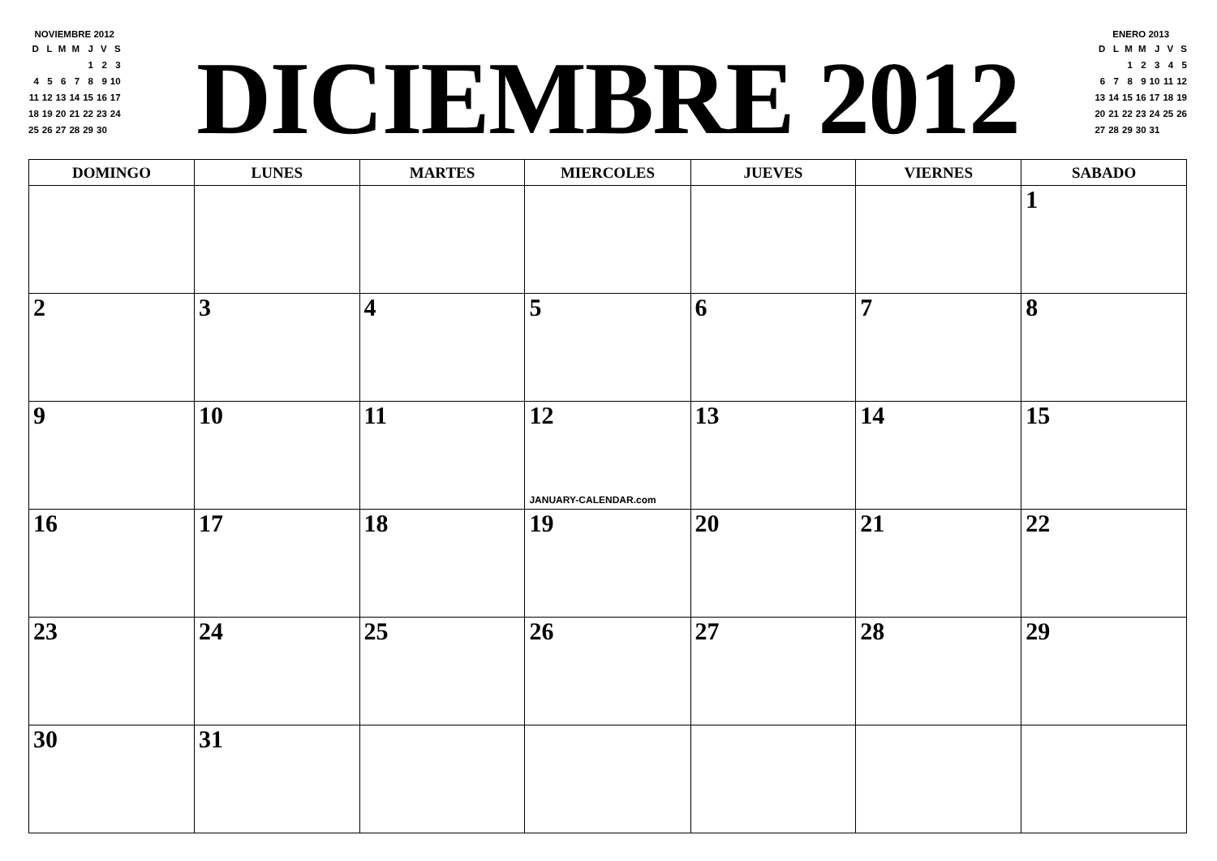NOVIEMBRE 2012
| D | L | M | M | J | V | S |
| | | | | 1 | 2 | 3 |
| 4 | 5 | 6 | 7 | 8 | 9 | 10 |
| 11 | 12 | 13 | 14 | 15 | 16 | 17 |
| 18 | 19 | 20 | 21 | 22 | 23 | 24 |
| 25 | 26 | 27 | 28 | 29 | 30 | |
DICIEMBRE 2012
ENERO 2013
| D | L | M | M | J | V | S |
| | | 1 | 2 | 3 | 4 | 5 |
| 6 | 7 | 8 | 9 | 10 | 11 | 12 |
| 13 | 14 | 15 | 16 | 17 | 18 | 19 |
| 20 | 21 | 22 | 23 | 24 | 25 | 26 |
| 27 | 28 | 29 | 30 | 31 | | |
| DOMINGO | LUNES | MARTES | MIERCOLES | JUEVES | VIERNES | SABADO |
| --- | --- | --- | --- | --- | --- | --- |
| | | | | | | 1 |
| 2 | 3 | 4 | 5 | 6 | 7 | 8 |
| 9 | 10 | 11 | 12 JANUARY-CALENDAR.com | 13 | 14 | 15 |
| 16 | 17 | 18 | 19 | 20 | 21 | 22 |
| 23 | 24 | 25 | 26 | 27 | 28 | 29 |
| 30 | 31 | | | | | |